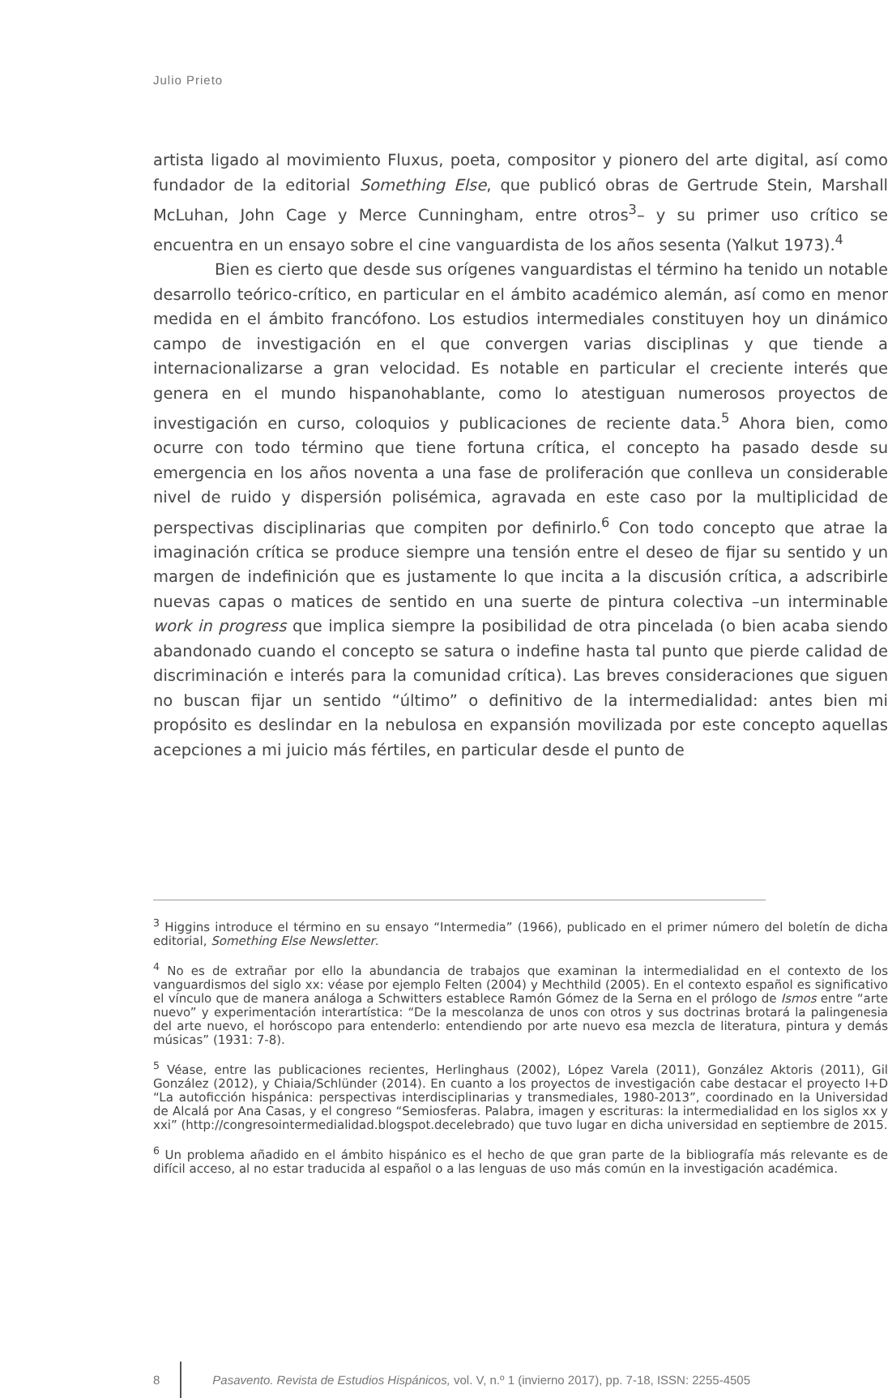Julio Prieto
artista ligado al movimiento Fluxus, poeta, compositor y pionero del arte digital, así como fundador de la editorial Something Else, que publicó obras de Gertrude Stein, Marshall McLuhan, John Cage y Merce Cunningham, entre otros<sup>3</sup>– y su primer uso crítico se encuentra en un ensayo sobre el cine vanguardista de los años sesenta (Yalkut 1973).<sup>4</sup>
Bien es cierto que desde sus orígenes vanguardistas el término ha tenido un notable desarrollo teórico-crítico, en particular en el ámbito académico alemán, así como en menor medida en el ámbito francófono. Los estudios intermediales constituyen hoy un dinámico campo de investigación en el que convergen varias disciplinas y que tiende a internacionalizarse a gran velocidad. Es notable en particular el creciente interés que genera en el mundo hispanohablante, como lo atestiguan numerosos proyectos de investigación en curso, coloquios y publicaciones de reciente data.<sup>5</sup> Ahora bien, como ocurre con todo término que tiene fortuna crítica, el concepto ha pasado desde su emergencia en los años noventa a una fase de proliferación que conlleva un considerable nivel de ruido y dispersión polisémica, agravada en este caso por la multiplicidad de perspectivas disciplinarias que compiten por definirlo.<sup>6</sup> Con todo concepto que atrae la imaginación crítica se produce siempre una tensión entre el deseo de fijar su sentido y un margen de indefinición que es justamente lo que incita a la discusión crítica, a adscribirle nuevas capas o matices de sentido en una suerte de pintura colectiva –un interminable work in progress que implica siempre la posibilidad de otra pincelada (o bien acaba siendo abandonado cuando el concepto se satura o indefine hasta tal punto que pierde calidad de discriminación e interés para la comunidad crítica). Las breves consideraciones que siguen no buscan fijar un sentido “último” o definitivo de la intermedialidad: antes bien mi propósito es deslindar en la nebulosa en expansión movilizada por este concepto aquellas acepciones a mi juicio más fértiles, en particular desde el punto de
<sup>3</sup> Higgins introduce el término en su ensayo “Intermedia” (1966), publicado en el primer número del boletín de dicha editorial, Something Else Newsletter.
<sup>4</sup> No es de extrañar por ello la abundancia de trabajos que examinan la intermedialidad en el contexto de los vanguardismos del siglo xx: véase por ejemplo Felten (2004) y Mechthild (2005). En el contexto español es significativo el vínculo que de manera análoga a Schwitters establece Ramón Gómez de la Serna en el prólogo de Ismos entre “arte nuevo” y experimentación interartística: “De la mescolanza de unos con otros y sus doctrinas brotará la palingenesia del arte nuevo, el horóscopo para entenderlo: entendiendo por arte nuevo esa mezcla de literatura, pintura y demás músicas” (1931: 7-8).
<sup>5</sup> Véase, entre las publicaciones recientes, Herlinghaus (2002), López Varela (2011), González Aktoris (2011), Gil González (2012), y Chiaia/Schlünder (2014). En cuanto a los proyectos de investigación cabe destacar el proyecto I+D “La autoficción hispánica: perspectivas interdisciplinarias y transmediales, 1980-2013”, coordinado en la Universidad de Alcalá por Ana Casas, y el congreso “Semiosferas. Palabra, imagen y escrituras: la intermedialidad en los siglos xx y xxi” (http://congresointermedialidad.blogspot.decelebrado) que tuvo lugar en dicha universidad en septiembre de 2015.
<sup>6</sup> Un problema añadido en el ámbito hispánico es el hecho de que gran parte de la bibliografía más relevante es de difícil acceso, al no estar traducida al español o a las lenguas de uso más común en la investigación académica.
8 Pasavento. Revista de Estudios Hispánicos, vol. V, n.º 1 (invierno 2017), pp. 7-18, ISSN: 2255-4505